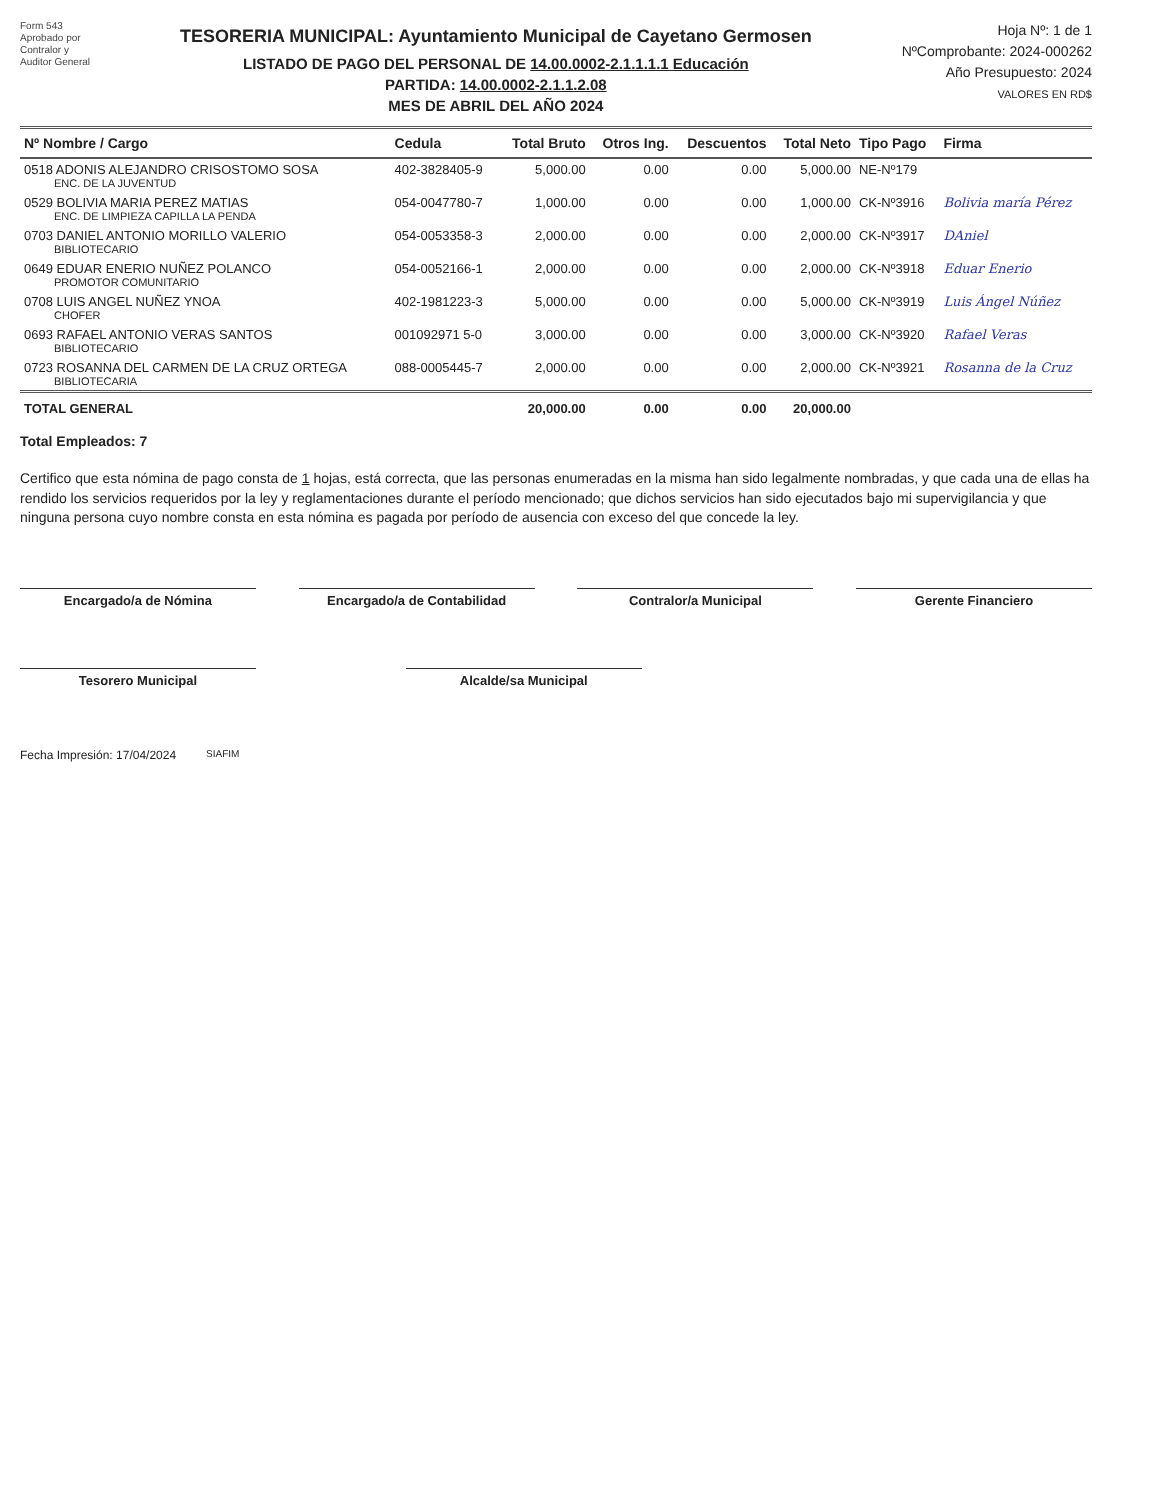Form 543
Aprobado por
Contralor y
Auditor General
TESORERIA MUNICIPAL: Ayuntamiento Municipal de Cayetano Germosen
LISTADO DE PAGO DEL PERSONAL DE 14.00.0002-2.1.1.1.1 Educación
PARTIDA: 14.00.0002-2.1.1.2.08
MES DE ABRIL DEL AÑO 2024
Hoja Nº: 1 de 1
NºComprobante: 2024-000262
Año Presupuesto: 2024
VALORES EN RD$
| Nº Nombre / Cargo | Cedula | Total Bruto | Otros Ing. | Descuentos | Total Neto | Tipo Pago | Firma |
| --- | --- | --- | --- | --- | --- | --- | --- |
| 0518 ADONIS ALEJANDRO CRISOSTOMO SOSA ENC. DE LA JUVENTUD | 402-3828405-9 | 5,000.00 | 0.00 | 0.00 | 5,000.00 | NE-Nº179 | |
| 0529 BOLIVIA MARIA PEREZ MATIAS ENC. DE LIMPIEZA CAPILLA LA PENDA | 054-0047780-7 | 1,000.00 | 0.00 | 0.00 | 1,000.00 | CK-Nº3916 | Bolivia maría Pérez |
| 0703 DANIEL ANTONIO MORILLO VALERIO BIBLIOTECARIO | 054-0053358-3 | 2,000.00 | 0.00 | 0.00 | 2,000.00 | CK-Nº3917 | DAniel |
| 0649 EDUAR ENERIO NUÑEZ POLANCO PROMOTOR COMUNITARIO | 054-0052166-1 | 2,000.00 | 0.00 | 0.00 | 2,000.00 | CK-Nº3918 | Eduar Enerio |
| 0708 LUIS ANGEL NUÑEZ YNOA CHOFER | 402-1981223-3 | 5,000.00 | 0.00 | 0.00 | 5,000.00 | CK-Nº3919 | Luis Ángel Núñez |
| 0693 RAFAEL ANTONIO VERAS SANTOS BIBLIOTECARIO | 001092971 5-0 | 3,000.00 | 0.00 | 0.00 | 3,000.00 | CK-Nº3920 | Rafael Veras |
| 0723 ROSANNA DEL CARMEN DE LA CRUZ ORTEGA BIBLIOTECARIA | 088-0005445-7 | 2,000.00 | 0.00 | 0.00 | 2,000.00 | CK-Nº3921 | Rosanna de la Cruz |
| TOTAL GENERAL | | 20,000.00 | 0.00 | 0.00 | 20,000.00 | | |
Total Empleados: 7
Certifico que esta nómina de pago consta de 1 hojas, está correcta, que las personas enumeradas en la misma han sido legalmente nombradas, y que cada una de ellas ha rendido los servicios requeridos por la ley y reglamentaciones durante el período mencionado; que dichos servicios han sido ejecutados bajo mi supervigilancia y que ninguna persona cuyo nombre consta en esta nómina es pagada por período de ausencia con exceso del que concede la ley.
Encargado/a de Nómina Encargado/a de Contabilidad Contralor/a Municipal Gerente Financiero
Tesorero Municipal Alcalde/sa Municipal
Fecha Impresión: 17/04/2024 SIAFIM